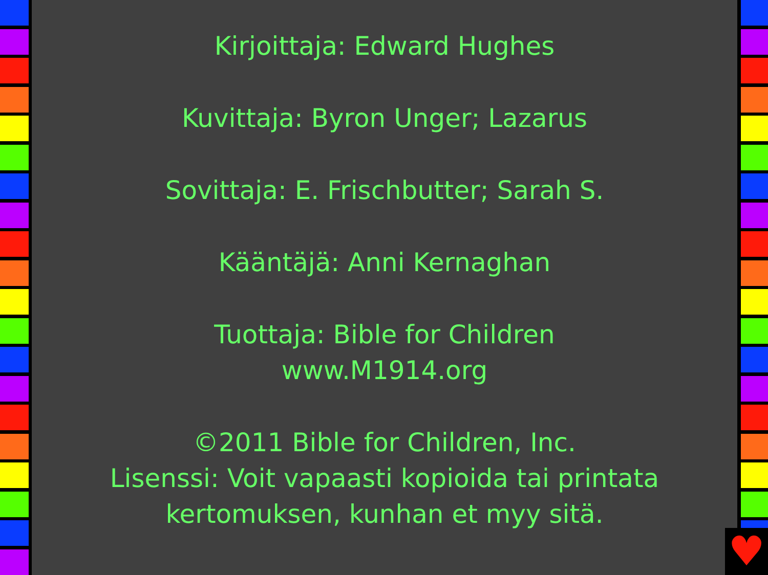Kirjoittaja: Edward Hughes
Kuvittaja: Byron Unger; Lazarus
Sovittaja: E. Frischbutter; Sarah S.
Kääntäjä: Anni Kernaghan
Tuottaja: Bible for Children
www.M1914.org
©2011 Bible for Children, Inc.
Lisenssi: Voit vapaasti kopioida tai printata kertomuksen, kunhan et myy sitä.
♥